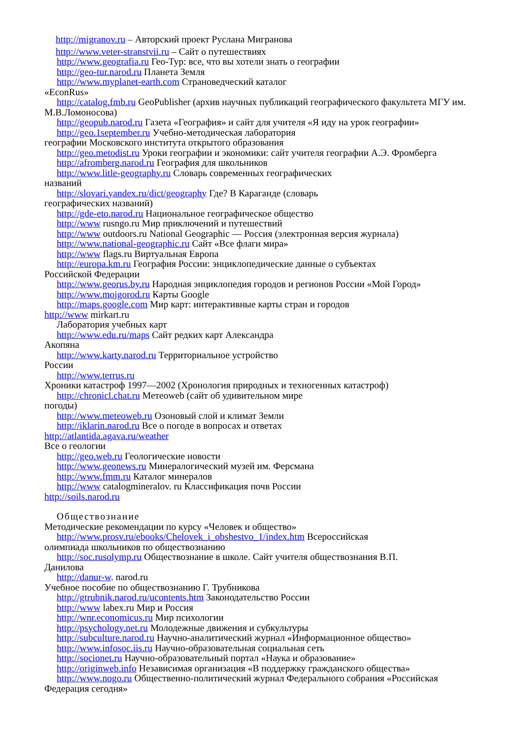http://migranov.ru – Авторский проект Руслана Мигранова
http://www.veter-stranstvii.ru – Сайт о путешествиях
http://www.geografia.ru Гео-Тур: все, что вы хотели знать о географии
http://geo-tur.narod.ru Планета Земля
http://www.myplanet-earth.com Страноведческий каталог
«EconRus»
http://catalog.fmb.ru GeoPublisher (архив научных публикаций географического факультета МГУ им. М.В.Ломоносова)
http://geopub.narod.ru Газета «География» и сайт для учителя «Я иду на урок географии»
http://geo.1september.ru Учебно-методическая лаборатория
географии Московского института открытого образования
http://geo.metodist.ru Уроки географии и экономики: сайт учителя географии А.Э. Фромберга
http://afromberg.narod.ru География для школьников
http://www.litle-geography.ru Словарь современных географических
названий
http://slovari.yandex.ru/dict/geography Где? В Караганде (словарь
географических названий)
http://gde-eto.narod.ru Национальное географическое общество
http://www rusngo.ru Мир приключений и путешествий
http://www outdoors.ru National Geographic — Россия (электронная версия журнала)
http://www.national-geographic.ru Сайт «Все флаги мира»
http://www flags.ru Виртуальная Европа
http://europa.km.ru География России: энциклопедические данные о субъектах
Российской Федерации
http://www.georus.by.ru Народная энциклопедия городов и регионов России «Мой Город»
http://www.mojgorod.ru Карты Google
http://maps.google.com Мир карт: интерактивные карты стран и городов
http://www mirkart.ru
Лаборатория учебных карт
http://www.edu.ru/maps Сайт редких карт Александра
Акопяна
http://www.karty.narod.ru Территориальное устройство
России
http://www.terrus.ru
Хроники катастроф 1997—2002 (Хронология природных и техногенных катастроф)
http://chronicl.chat.ru Метеоweb (сайт об удивительном мире
погоды)
http://www.meteoweb.ru Озоновый слой и климат Земли
http://iklarin.narod.ru Все о погоде в вопросах и ответах
http://atlantida.agava.ru/weather
Все о геологии
http://geo.web.ru Геологические новости
http://www.geonews.ru Минералогический музей им. Ферсмана
http://www.fmm.ru Каталог минералов
http://www catalogmineralov. ru Классификация почв России
http://soils.narod.ru
Обществознание
Методические рекомендации по курсу «Человек и общество»
http://www.prosv.ru/ebooks/Chelovek_i_obshestvo_1/index.htm Всероссийская
олимпиада школьников по обществознанию
http://soc.rusolymp.ru Обществознание в школе. Сайт учителя обществознания В.П.
Данилова
http://danur-w. narod.ru
Учебное пособие по обществознанию Г. Трубникова
http://gtrubnik.narod.ru/ucontents.htm Законодательство России
http://www labex.ru Мир и Россия
http://wnr.economicus.ru Мир психологии
http://psychology.net.ru Молодежные движения и субкультуры
http://subculture.narod.ru Научно-аналитический журнал «Информационное общество»
http://www.infosoc.iis.ru Научно-образовательная социальная сеть
http://socionet.ru Научно-образовательный портал «Наука и образование»
http://originweb.info Независимая организация «В поддержку гражданского общества»
http://www.nogo.ru Общественно-политический журнал Федерального собрания «Российская Федерация сегодня»